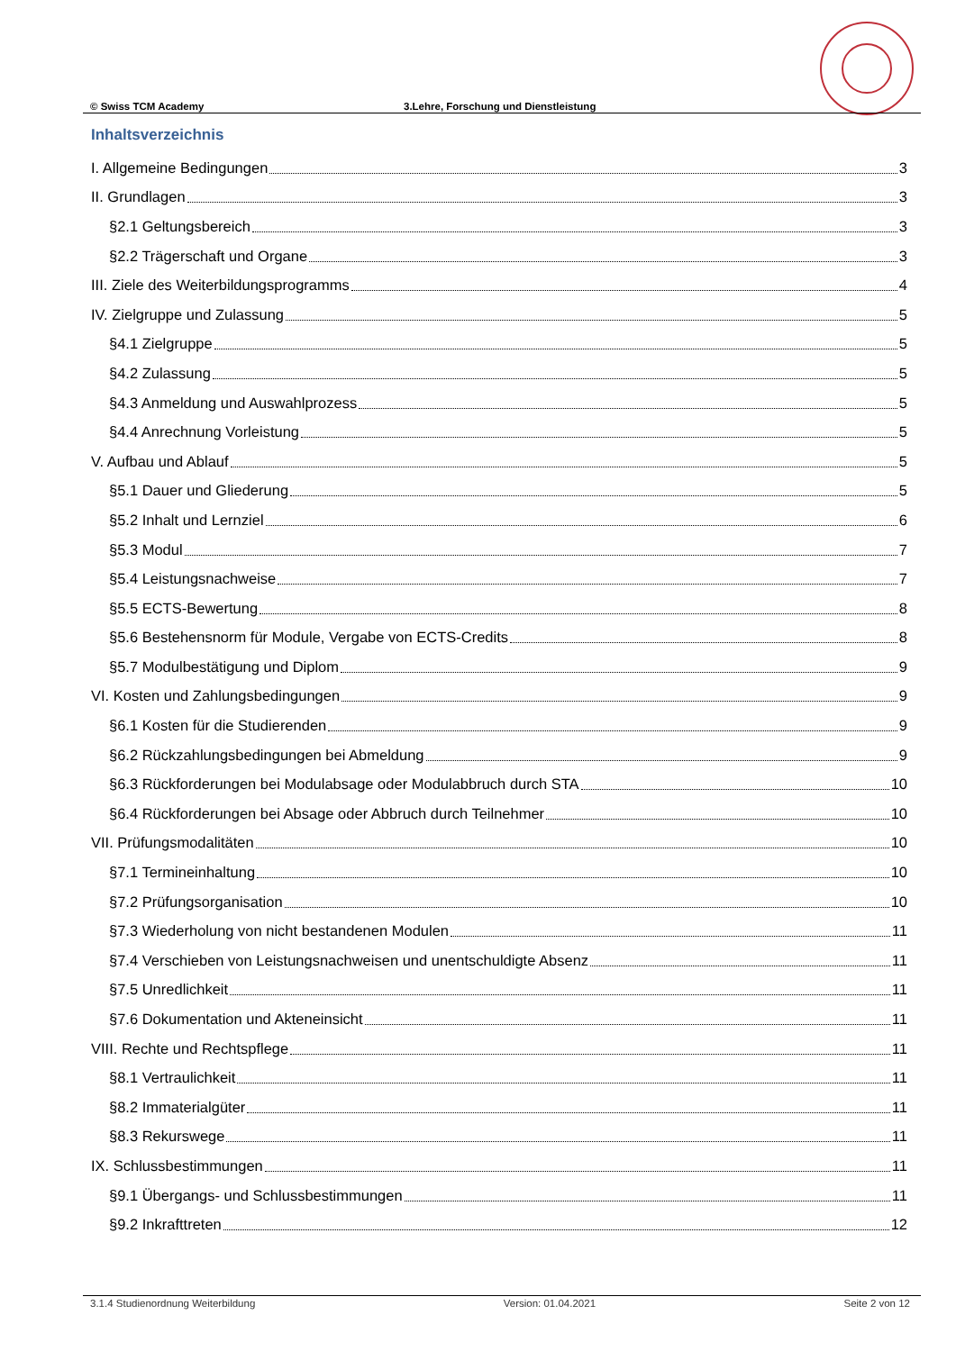© Swiss TCM Academy 3.Lehre, Forschung und Dienstleistung
Inhaltsverzeichnis
I. Allgemeine Bedingungen 3
II. Grundlagen 3
§2.1 Geltungsbereich 3
§2.2 Trägerschaft und Organe 3
III. Ziele des Weiterbildungsprogramms 4
IV. Zielgruppe und Zulassung 5
§4.1 Zielgruppe 5
§4.2 Zulassung 5
§4.3 Anmeldung und Auswahlprozess 5
§4.4 Anrechnung Vorleistung 5
V. Aufbau und Ablauf 5
§5.1 Dauer und Gliederung 5
§5.2 Inhalt und Lernziel 6
§5.3 Modul 7
§5.4 Leistungsnachweise 7
§5.5 ECTS-Bewertung 8
§5.6 Bestehensnorm für Module, Vergabe von ECTS-Credits 8
§5.7 Modulbestätigung und Diplom 9
VI. Kosten und Zahlungsbedingungen 9
§6.1 Kosten für die Studierenden 9
§6.2 Rückzahlungsbedingungen bei Abmeldung 9
§6.3 Rückforderungen bei Modulabsage oder Modulabbruch durch STA 10
§6.4 Rückforderungen bei Absage oder Abbruch durch Teilnehmer 10
VII. Prüfungsmodalitäten 10
§7.1 Termineinhaltung 10
§7.2 Prüfungsorganisation 10
§7.3 Wiederholung von nicht bestandenen Modulen 11
§7.4 Verschieben von Leistungsnachweisen und unentschuldigte Absenz 11
§7.5 Unredlichkeit 11
§7.6 Dokumentation und Akteneinsicht 11
VIII. Rechte und Rechtspflege 11
§8.1 Vertraulichkeit 11
§8.2 Immaterialgüter 11
§8.3 Rekurswege 11
IX. Schlussbestimmungen 11
§9.1 Übergangs- und Schlussbestimmungen 11
§9.2 Inkrafttreten 12
3.1.4 Studienordnung Weiterbildung Version: 01.04.2021 Seite 2 von 12